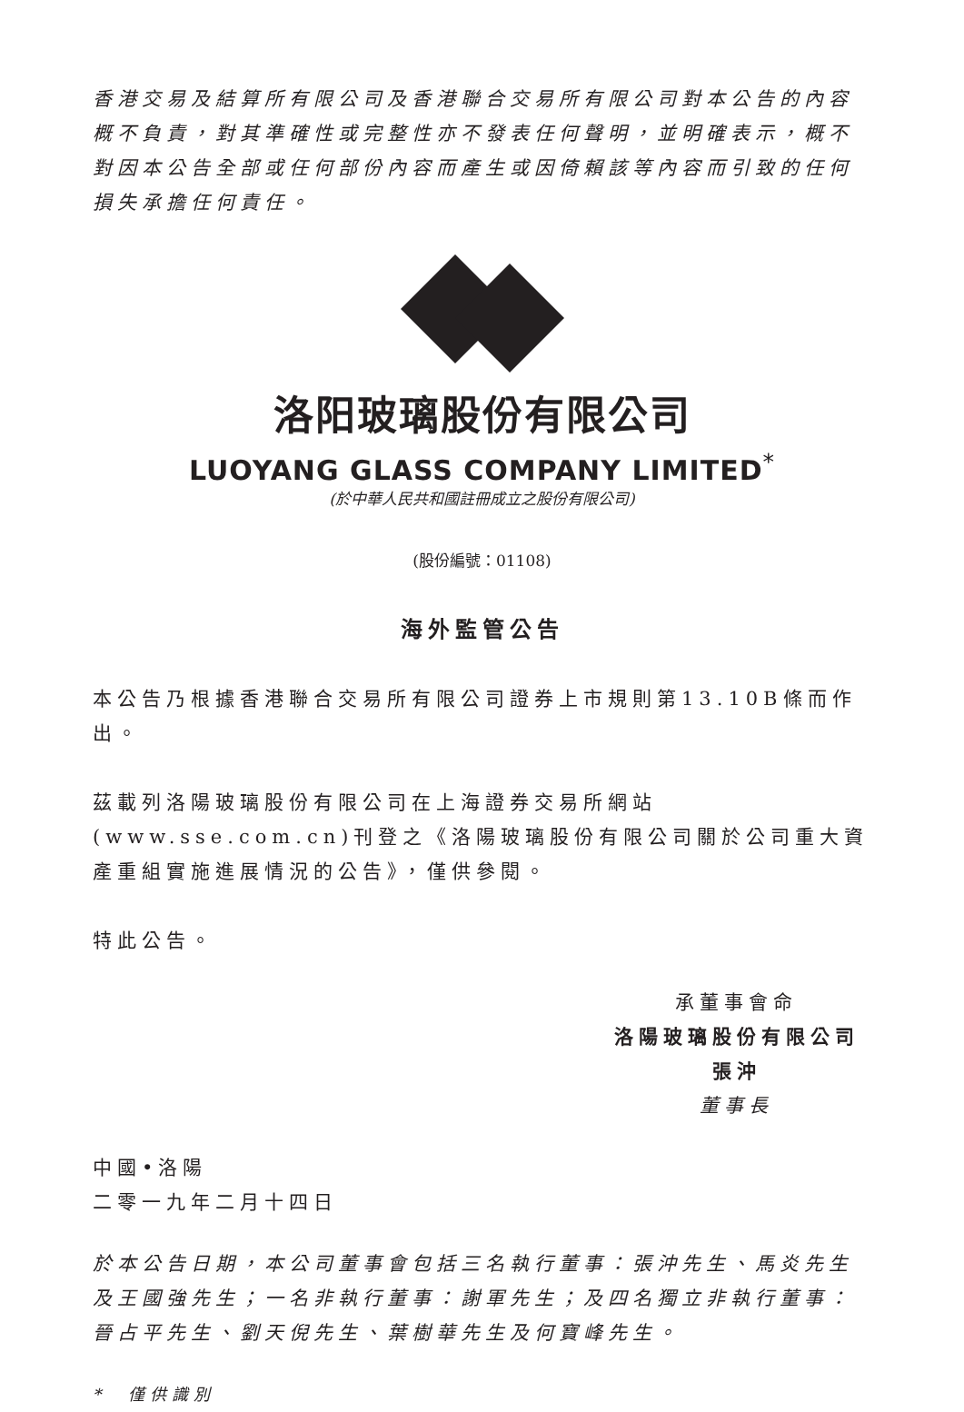香港交易及結算所有限公司及香港聯合交易所有限公司對本公告的內容概不負責，對其準確性或完整性亦不發表任何聲明，並明確表示，概不對因本公告全部或任何部份內容而產生或因倚賴該等內容而引致的任何損失承擔任何責任。
洛阳玻璃股份有限公司
LUOYANG GLASS COMPANY LIMITED<sup>*</sup>
(於中華人民共和國註冊成立之股份有限公司)
(股份編號：01108)
海外監管公告
本公告乃根據香港聯合交易所有限公司證券上市規則第13.10B條而作出。
茲載列洛陽玻璃股份有限公司在上海證券交易所網站(www.sse.com.cn)刊登之《洛陽玻璃股份有限公司關於公司重大資產重組實施進展情況的公告》，僅供參閱。
特此公告。
承董事會命
洛陽玻璃股份有限公司
張沖
董事長
中國•洛陽
二零一九年二月十四日
於本公告日期，本公司董事會包括三名執行董事：張沖先生、馬炎先生及王國強先生；一名非執行董事：謝軍先生；及四名獨立非執行董事：晉占平先生、劉天倪先生、葉樹華先生及何寶峰先生。
*　僅供識別